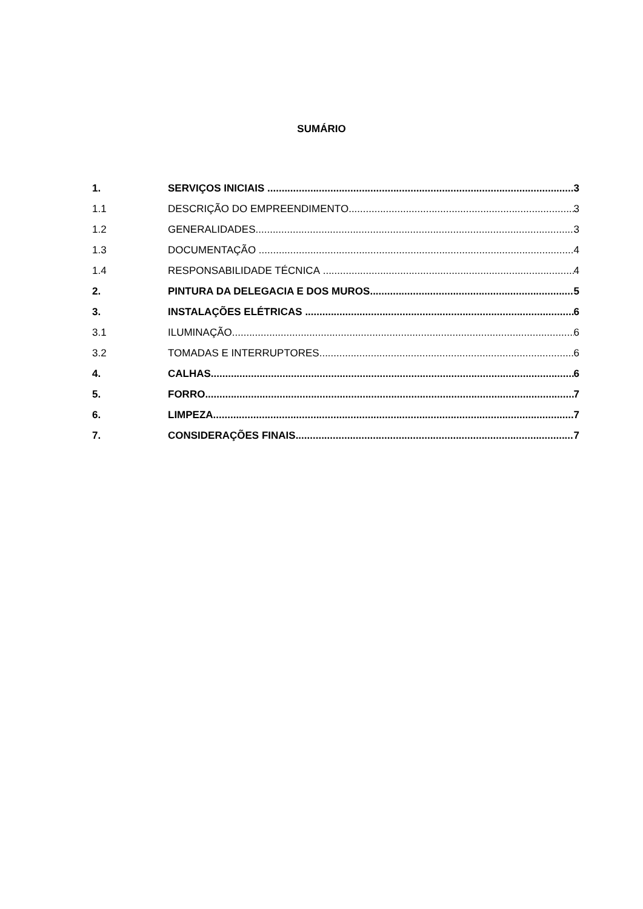SUMÁRIO
1. SERVIÇOS INICIAIS 3
1.1 DESCRIÇÃO DO EMPREENDIMENTO 3
1.2 GENERALIDADES 3
1.3 DOCUMENTAÇÃO 4
1.4 RESPONSABILIDADE TÉCNICA 4
2. PINTURA DA DELEGACIA E DOS MUROS 5
3. INSTALAÇÕES ELÉTRICAS 6
3.1 ILUMINAÇÃO 6
3.2 TOMADAS E INTERRUPTORES 6
4. CALHAS 6
5. FORRO 7
6. LIMPEZA 7
7. CONSIDERAÇÕES FINAIS 7